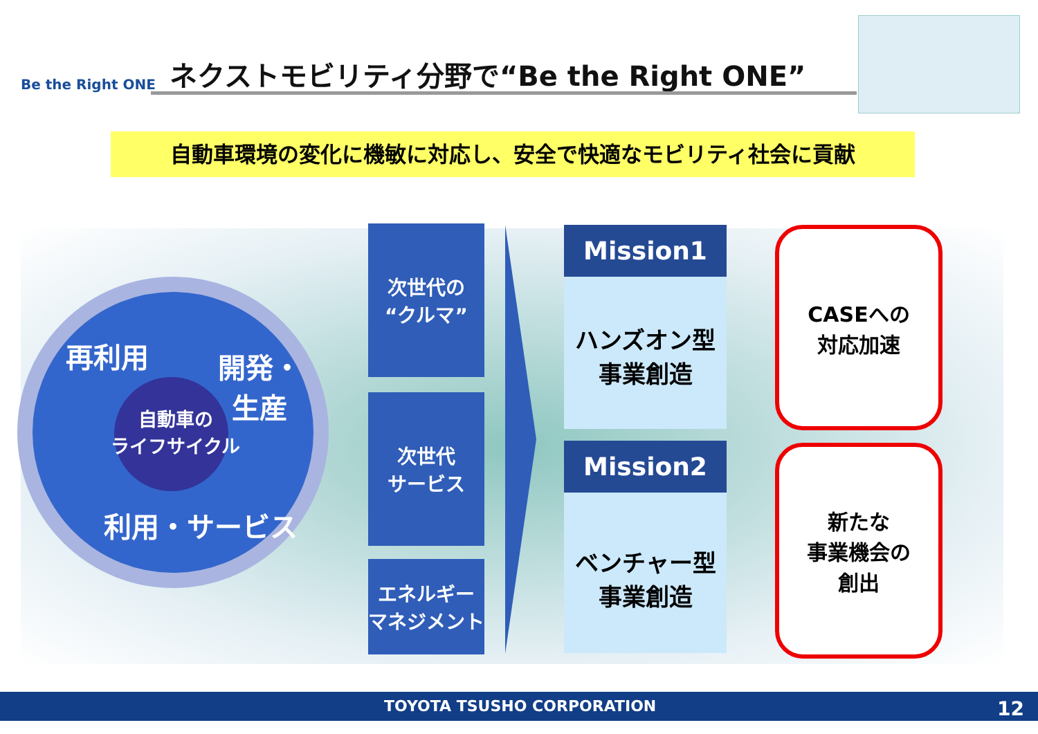Be the Right ONE
ネクストモビリティ分野で“Be the Right ONE”
自動車環境の変化に機敏に対応し、安全で快適なモビリティ社会に貢献
再利用
開発・
生産
自動車の
ライフサイクル
利用・サービス
次世代の
“クルマ”
次世代
サービス
エネルギー
マネジメント
Mission1
ハンズオン型
事業創造
Mission2
ベンチャー型
事業創造
CASEへの
対応加速
新たな
事業機会の
創出
TOYOTA TSUSHO CORPORATION 12